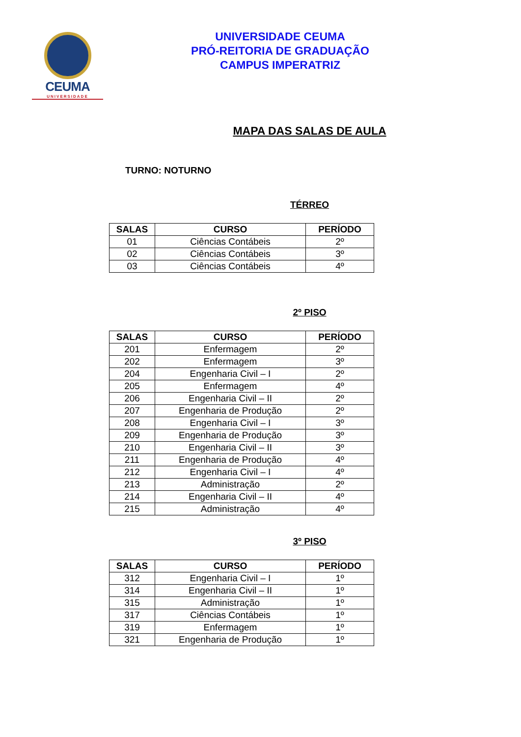CEUMA
UNIVERSIDADE
UNIVERSIDADE CEUMA
PRÓ-REITORIA DE GRADUAÇÃO
CAMPUS IMPERATRIZ
MAPA DAS SALAS DE AULA
TURNO: NOTURNO
TÉRREO
| SALAS | CURSO | PERÍODO |
| --- | --- | --- |
| 01 | Ciências Contábeis | 2º |
| 02 | Ciências Contábeis | 3º |
| 03 | Ciências Contábeis | 4º |
2º PISO
| SALAS | CURSO | PERÍODO |
| --- | --- | --- |
| 201 | Enfermagem | 2º |
| 202 | Enfermagem | 3º |
| 204 | Engenharia Civil – I | 2º |
| 205 | Enfermagem | 4º |
| 206 | Engenharia Civil – II | 2º |
| 207 | Engenharia de Produção | 2º |
| 208 | Engenharia Civil – I | 3º |
| 209 | Engenharia de Produção | 3º |
| 210 | Engenharia Civil – II | 3º |
| 211 | Engenharia de Produção | 4º |
| 212 | Engenharia Civil – I | 4º |
| 213 | Administração | 2º |
| 214 | Engenharia Civil – II | 4º |
| 215 | Administração | 4º |
3º PISO
| SALAS | CURSO | PERÍODO |
| --- | --- | --- |
| 312 | Engenharia Civil – I | 1º |
| 314 | Engenharia Civil – II | 1º |
| 315 | Administração | 1º |
| 317 | Ciências Contábeis | 1º |
| 319 | Enfermagem | 1º |
| 321 | Engenharia de Produção | 1º |